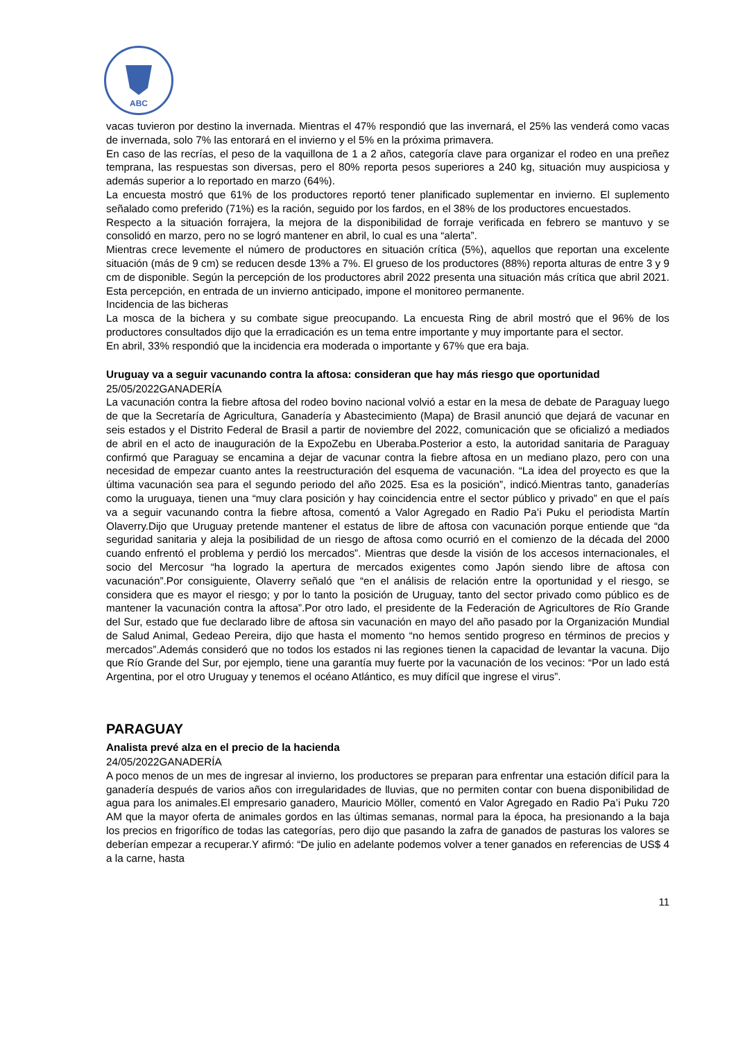ABC
vacas tuvieron por destino la invernada. Mientras el 47% respondió que las invernará, el 25% las venderá como vacas de invernada, solo 7% las entorará en el invierno y el 5% en la próxima primavera.
En caso de las recrías, el peso de la vaquillona de 1 a 2 años, categoría clave para organizar el rodeo en una preñez temprana, las respuestas son diversas, pero el 80% reporta pesos superiores a 240 kg, situación muy auspiciosa y además superior a lo reportado en marzo (64%).
La encuesta mostró que 61% de los productores reportó tener planificado suplementar en invierno. El suplemento señalado como preferido (71%) es la ración, seguido por los fardos, en el 38% de los productores encuestados.
Respecto a la situación forrajera, la mejora de la disponibilidad de forraje verificada en febrero se mantuvo y se consolidó en marzo, pero no se logró mantener en abril, lo cual es una “alerta”.
Mientras crece levemente el número de productores en situación crítica (5%), aquellos que reportan una excelente situación (más de 9 cm) se reducen desde 13% a 7%. El grueso de los productores (88%) reporta alturas de entre 3 y 9 cm de disponible. Según la percepción de los productores abril 2022 presenta una situación más crítica que abril 2021. Esta percepción, en entrada de un invierno anticipado, impone el monitoreo permanente.
Incidencia de las bicheras
La mosca de la bichera y su combate sigue preocupando. La encuesta Ring de abril mostró que el 96% de los productores consultados dijo que la erradicación es un tema entre importante y muy importante para el sector.
En abril, 33% respondió que la incidencia era moderada o importante y 67% que era baja.
Uruguay va a seguir vacunando contra la aftosa: consideran que hay más riesgo que oportunidad
25/05/2022GANADERÍA
La vacunación contra la fiebre aftosa del rodeo bovino nacional volvió a estar en la mesa de debate de Paraguay luego de que la Secretaría de Agricultura, Ganadería y Abastecimiento (Mapa) de Brasil anunció que dejará de vacunar en seis estados y el Distrito Federal de Brasil a partir de noviembre del 2022, comunicación que se oficializó a mediados de abril en el acto de inauguración de la ExpoZebu en Uberaba.Posterior a esto, la autoridad sanitaria de Paraguay confirmó que Paraguay se encamina a dejar de vacunar contra la fiebre aftosa en un mediano plazo, pero con una necesidad de empezar cuanto antes la reestructuración del esquema de vacunación. “La idea del proyecto es que la última vacunación sea para el segundo periodo del año 2025. Esa es la posición”, indicó.Mientras tanto, ganaderías como la uruguaya, tienen una “muy clara posición y hay coincidencia entre el sector público y privado” en que el país va a seguir vacunando contra la fiebre aftosa, comentó a Valor Agregado en Radio Pa’i Puku el periodista Martín Olaverry.Dijo que Uruguay pretende mantener el estatus de libre de aftosa con vacunación porque entiende que “da seguridad sanitaria y aleja la posibilidad de un riesgo de aftosa como ocurrió en el comienzo de la década del 2000 cuando enfrentó el problema y perdió los mercados”. Mientras que desde la visión de los accesos internacionales, el socio del Mercosur “ha logrado la apertura de mercados exigentes como Japón siendo libre de aftosa con vacunación”.Por consiguiente, Olaverry señaló que “en el análisis de relación entre la oportunidad y el riesgo, se considera que es mayor el riesgo; y por lo tanto la posición de Uruguay, tanto del sector privado como público es de mantener la vacunación contra la aftosa”.Por otro lado, el presidente de la Federación de Agricultores de Río Grande del Sur, estado que fue declarado libre de aftosa sin vacunación en mayo del año pasado por la Organización Mundial de Salud Animal, Gedeao Pereira, dijo que hasta el momento “no hemos sentido progreso en términos de precios y mercados”.Además consideró que no todos los estados ni las regiones tienen la capacidad de levantar la vacuna. Dijo que Río Grande del Sur, por ejemplo, tiene una garantía muy fuerte por la vacunación de los vecinos: “Por un lado está Argentina, por el otro Uruguay y tenemos el océano Atlántico, es muy difícil que ingrese el virus”.
PARAGUAY
Analista prevé alza en el precio de la hacienda
24/05/2022GANADERÍA
A poco menos de un mes de ingresar al invierno, los productores se preparan para enfrentar una estación difícil para la ganadería después de varios años con irregularidades de lluvias, que no permiten contar con buena disponibilidad de agua para los animales.El empresario ganadero, Mauricio Möller, comentó en Valor Agregado en Radio Pa’i Puku 720 AM que la mayor oferta de animales gordos en las últimas semanas, normal para la época, ha presionando a la baja los precios en frigorífico de todas las categorías, pero dijo que pasando la zafra de ganados de pasturas los valores se deberían empezar a recuperar.Y afirmó: “De julio en adelante podemos volver a tener ganados en referencias de US$ 4 a la carne, hasta
11